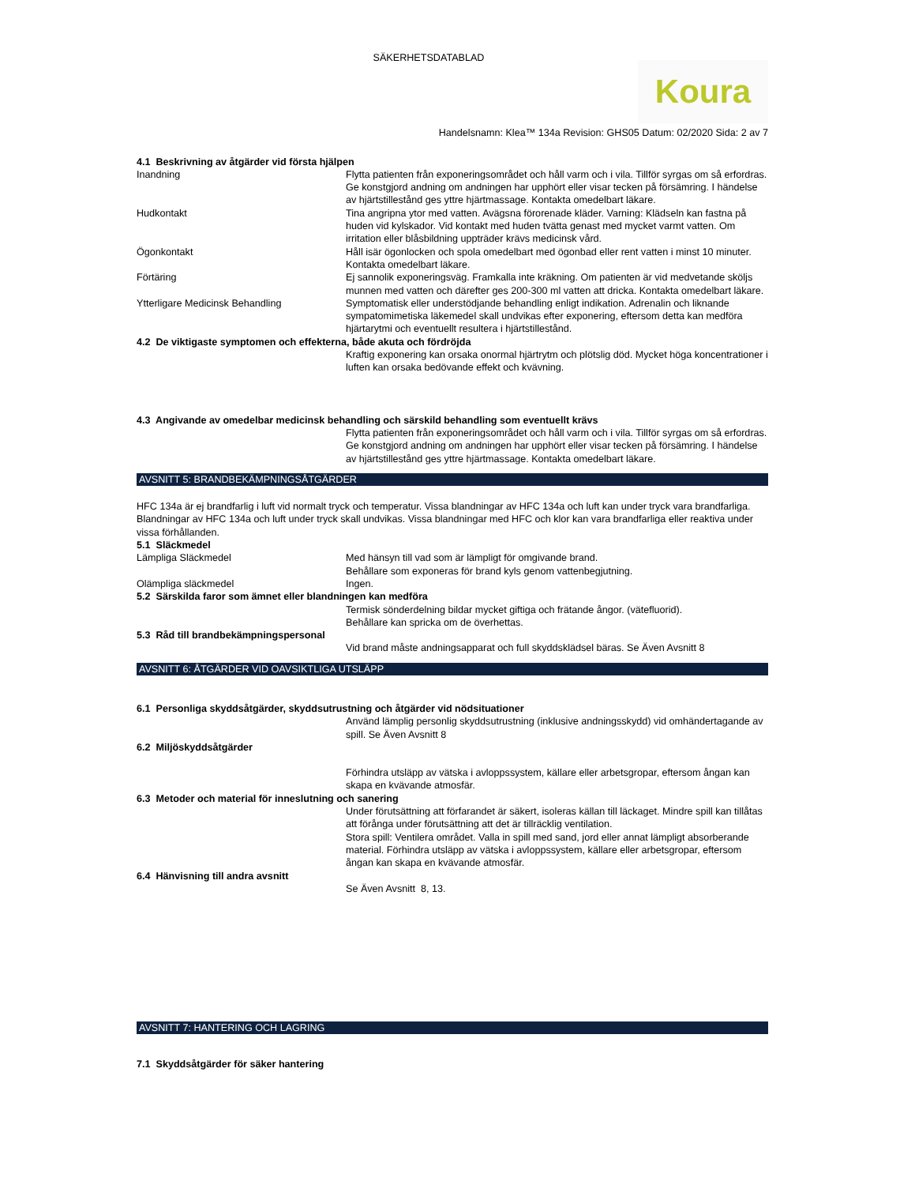SÄKERHETSDATABLAD
Koura
Handelsnamn: Klea™ 134a Revision: GHS05 Datum: 02/2020 Sida: 2 av 7
4.1 Beskrivning av åtgärder vid första hjälpen
Inandning Flytta patienten från exponeringsområdet och håll varm och i vila. Tillför syrgas om så erfordras. Ge konstgjord andning om andningen har upphört eller visar tecken på försämring. I händelse av hjärtstillestånd ges yttre hjärtmassage. Kontakta omedelbart läkare.
Hudkontakt Tina angripna ytor med vatten. Avägsna förorenade kläder. Varning: Klädseln kan fastna på huden vid kylskador. Vid kontakt med huden tvätta genast med mycket varmt vatten. Om irritation eller blåsbildning uppträder krävs medicinsk vård.
Ögonkontakt Håll isär ögonlocken och spola omedelbart med ögonbad eller rent vatten i minst 10 minuter. Kontakta omedelbart läkare.
Förtäring Ej sannolik exponeringsväg. Framkalla inte kräkning. Om patienten är vid medvetande sköljs munnen med vatten och därefter ges 200-300 ml vatten att dricka. Kontakta omedelbart läkare.
Ytterligare Medicinsk Behandling Symptomatisk eller understödjande behandling enligt indikation. Adrenalin och liknande sympatomimetiska läkemedel skall undvikas efter exponering, eftersom detta kan medföra hjärtarytmi och eventuellt resultera i hjärtstillestånd.
4.2 De viktigaste symptomen och effekterna, både akuta och fördröjda
Kraftig exponering kan orsaka onormal hjärtrytm och plötslig död. Mycket höga koncentrationer i luften kan orsaka bedövande effekt och kvävning.
4.3 Angivande av omedelbar medicinsk behandling och särskild behandling som eventuellt krävs
Flytta patienten från exponeringsområdet och håll varm och i vila. Tillför syrgas om så erfordras. Ge konstgjord andning om andningen har upphört eller visar tecken på försämring. I händelse av hjärtstillestånd ges yttre hjärtmassage. Kontakta omedelbart läkare.
AVSNITT 5: BRANDBEKÄMPNINGSÅTGÄRDER
HFC 134a är ej brandfarlig i luft vid normalt tryck och temperatur. Vissa blandningar av HFC 134a och luft kan under tryck vara brandfarliga. Blandningar av HFC 134a och luft under tryck skall undvikas. Vissa blandningar med HFC och klor kan vara brandfarliga eller reaktiva under vissa förhållanden.
5.1 Släckmedel
Lämpliga Släckmedel Med hänsyn till vad som är lämpligt för omgivande brand.
Behållare som exponeras för brand kyls genom vattenbegjutning.
Olämpliga släckmedel Ingen.
5.2 Särskilda faror som ämnet eller blandningen kan medföra
Termisk sönderdelning bildar mycket giftiga och frätande ångor. (vätefluorid).
Behållare kan spricka om de överhettas.
5.3 Råd till brandbekämpningspersonal
Vid brand måste andningsapparat och full skyddsklädsel bäras. Se Även Avsnitt 8
AVSNITT 6: ÅTGÄRDER VID OAVSIKTLIGA UTSLÄPP
6.1 Personliga skyddsåtgärder, skyddsutrustning och åtgärder vid nödsituationer
Använd lämplig personlig skyddsutrustning (inklusive andningsskydd) vid omhändertagande av spill. Se Även Avsnitt 8
6.2 Miljöskyddsåtgärder
Förhindra utsläpp av vätska i avloppssystem, källare eller arbetsgropar, eftersom ångan kan skapa en kvävande atmosfär.
6.3 Metoder och material för inneslutning och sanering
Under förutsättning att förfarandet är säkert, isoleras källan till läckaget. Mindre spill kan tillåtas att förånga under förutsättning att det är tillräcklig ventilation.
Stora spill: Ventilera området. Valla in spill med sand, jord eller annat lämpligt absorberande material. Förhindra utsläpp av vätska i avloppssystem, källare eller arbetsgropar, eftersom ångan kan skapa en kvävande atmosfär.
6.4 Hänvisning till andra avsnitt
Se Även Avsnitt 8, 13.
AVSNITT 7: HANTERING OCH LAGRING
7.1 Skyddsåtgärder för säker hantering